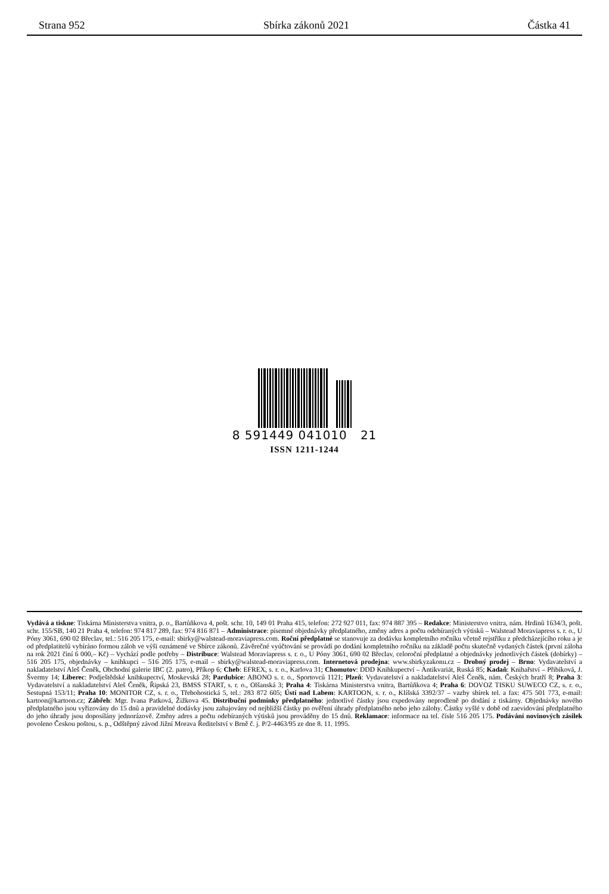Strana 952 Sbírka zákonů 2021 Částka 41
8 591449 041010 21
ISSN 1211-1244
Vydává a tiskne: Tiskárna Ministerstva vnitra, p. o., Bartůňkova 4, pošt. schr. 10, 149 01 Praha 415, telefon: 272 927 011, fax: 974 887 395 – Redakce: Ministerstvo vnitra, nám. Hrdinů 1634/3, pošt. schr. 155/SB, 140 21 Praha 4, telefon: 974 817 289, fax: 974 816 871 – Administrace: písemné objednávky předplatného, změny adres a počtu odebíraných výtisků – Walstead Moraviapress s. r. o., U Póny 3061, 690 02 Břeclav, tel.: 516 205 175, e-mail: sbirky@walstead-moraviapress.com. Roční předplatné se stanovuje za dodávku kompletního ročníku včetně rejstříku z předcházejícího roku a je od předplatitelů vybíráno formou záloh ve výši oznámené ve Sbírce zákonů. Závěrečné vyúčtování se provádí po dodání kompletního ročníku na základě počtu skutečně vydaných částek (první záloha na rok 2021 činí 6 000,– Kč) – Vychází podle potřeby – Distribuce: Walstead Moraviapress s. r. o., U Póny 3061, 690 02 Břeclav, celoroční předplatné a objednávky jednotlivých částek (dobírky) – 516 205 175, objednávky – knihkupci – 516 205 175, e-mail – sbirky@walstead-moraviapress.com. Internetová prodejna: www.sbirkyzakonu.cz – Drobný prodej – Brno: Vydavatelství a nakladatelství Aleš Čeněk, Obchodní galerie IBC (2. patro), Příkop 6; Cheb: EFREX, s. r. o., Karlova 31; Chomutov: DDD Knihkupectví – Antikvariát, Ruská 85; Kadaň: Knihařství – Přibíková, J. Švermy 14; Liberec: Podještědské knihkupectví, Moskevská 28; Pardubice: ABONO s. r. o., Sportovců 1121; Plzeň: Vydavatelství a nakladatelství Aleš Čeněk, nám. Českých bratří 8; Praha 3: Vydavatelství a nakladatelství Aleš Čeněk, Řipská 23, BMSS START, s. r. o., Olšanská 3; Praha 4: Tiskárna Ministerstva vnitra, Bartůňkova 4; Praha 6: DOVOZ TISKU SUWECO CZ, s. r. o., Sestupná 153/11; Praha 10: MONITOR CZ, s. r. o., Třebohostická 5, tel.: 283 872 605; Ústí nad Labem: KARTOON, s. r. o., Klíšská 3392/37 – vazby sbírek tel. a fax: 475 501 773, e-mail: kartoon@kartoon.cz; Zábřeh: Mgr. Ivana Patková, Žižkova 45. Distribuční podmínky předplatného: jednotlivé částky jsou expedovány neprodleně po dodání z tiskárny. Objednávky nového předplatného jsou vyřizovány do 15 dnů a pravidelné dodávky jsou zahajovány od nejbližší částky po ověření úhrady předplatného nebo jeho zálohy. Částky vyšlé v době od zaevidování předplatného do jeho úhrady jsou doposílány jednorázově. Změny adres a počtu odebíraných výtisků jsou prováděny do 15 dnů. Reklamace: informace na tel. čísle 516 205 175. Podávání novinových zásilek povoleno Českou poštou, s. p., Odštěpný závod Jižní Morava Ředitelství v Brně č. j. P/2-4463/95 ze dne 8. 11. 1995.